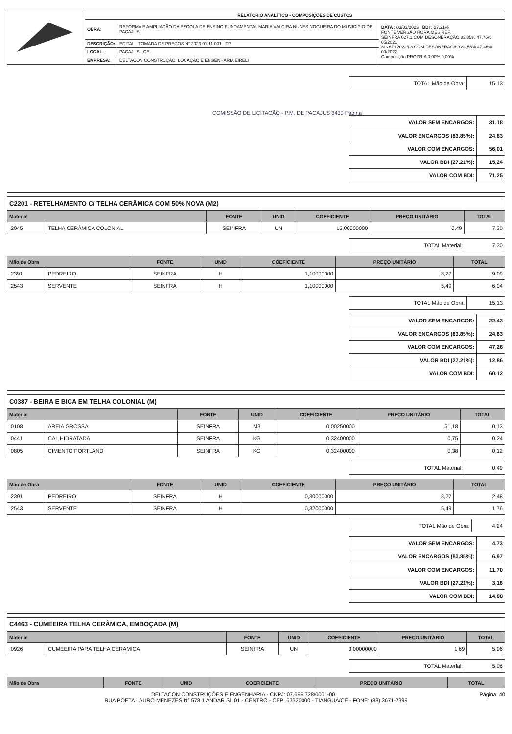| | RELATÓRIO ANALÍTICO - COMPOSIÇÕES DE CUSTOS | | |
| | OBRA: | REFORMA E AMPLIAÇÃO DA ESCOLA DE ENSINO FUNDAMENTAL MARIA VALCIRA NUNES NOGUEIRA DO MUNICÍPIO DE PACAJUS | DATA : 03/02/2023 BDI : 27,21% FONTE VERSÃO HORA MES REF. SEINFRA 027.1 COM DESONERAÇÃO 83,85% 47,76% 05/2021 SINAPI 2022/08 COM DESONERAÇÃO 83,55% 47,46% 09/2022 Composição PROPRIA 0,00% 0,00% |
| | DESCRIÇÃO: | EDITAL - TOMADA DE PREÇOS N° 2023.01.11.001 - TP | |
| | LOCAL: | PACAJUS - CE | |
| | EMPRESA: | DELTACON CONSTRUÇÃO, LOCAÇÃO E ENGENHARIA EIRELI | |
| TOTAL Mão de Obra: | 15,13 |
COMISSÃO DE LICITAÇÃO - P.M. DE PACAJUS 3430 Página
| VALOR SEM ENCARGOS: | 31,18 |
| VALOR ENCARGOS (83.85%): | 24,83 |
| VALOR COM ENCARGOS: | 56,01 |
| VALOR BDI (27.21%): | 15,24 |
| VALOR COM BDI: | 71,25 |
C2201 - RETELHAMENTO C/ TELHA CERÂMICA COM 50% NOVA (M2)
| Material | | FONTE | UNID | COEFICIENTE | PREÇO UNITÁRIO | TOTAL |
| --- | --- | --- | --- | --- | --- | --- |
| I2045 | TELHA CERÂMICA COLONIAL | SEINFRA | UN | 15,00000000 | 0,49 | 7,30 |
| TOTAL Material: | 7,30 |
| Mão de Obra | | FONTE | UNID | COEFICIENTE | PREÇO UNITÁRIO | TOTAL |
| --- | --- | --- | --- | --- | --- | --- |
| I2391 | PEDREIRO | SEINFRA | H | 1,10000000 | 8,27 | 9,09 |
| I2543 | SERVENTE | SEINFRA | H | 1,10000000 | 5,49 | 6,04 |
| TOTAL Mão de Obra: | 15,13 |
| VALOR SEM ENCARGOS: | 22,43 |
| VALOR ENCARGOS (83.85%): | 24,83 |
| VALOR COM ENCARGOS: | 47,26 |
| VALOR BDI (27.21%): | 12,86 |
| VALOR COM BDI: | 60,12 |
C0387 - BEIRA E BICA EM TELHA COLONIAL (M)
| Material | | FONTE | UNID | COEFICIENTE | PREÇO UNITÁRIO | TOTAL |
| --- | --- | --- | --- | --- | --- | --- |
| I0108 | AREIA GROSSA | SEINFRA | M3 | 0,00250000 | 51,18 | 0,13 |
| I0441 | CAL HIDRATADA | SEINFRA | KG | 0,32400000 | 0,75 | 0,24 |
| I0805 | CIMENTO PORTLAND | SEINFRA | KG | 0,32400000 | 0,38 | 0,12 |
| TOTAL Material: | 0,49 |
| Mão de Obra | | FONTE | UNID | COEFICIENTE | PREÇO UNITÁRIO | TOTAL |
| --- | --- | --- | --- | --- | --- | --- |
| I2391 | PEDREIRO | SEINFRA | H | 0,30000000 | 8,27 | 2,48 |
| I2543 | SERVENTE | SEINFRA | H | 0,32000000 | 5,49 | 1,76 |
| TOTAL Mão de Obra: | 4,24 |
| VALOR SEM ENCARGOS: | 4,73 |
| VALOR ENCARGOS (83.85%): | 6,97 |
| VALOR COM ENCARGOS: | 11,70 |
| VALOR BDI (27.21%): | 3,18 |
| VALOR COM BDI: | 14,88 |
C4463 - CUMEEIRA TELHA CERÂMICA, EMBOÇADA (M)
| Material | | FONTE | UNID | COEFICIENTE | PREÇO UNITÁRIO | TOTAL |
| --- | --- | --- | --- | --- | --- | --- |
| I0926 | CUMEEIRA PARA TELHA CERAMICA | SEINFRA | UN | 3,00000000 | 1,69 | 5,06 |
| TOTAL Material: | 5,06 |
| Mão de Obra | FONTE | UNID | COEFICIENTE | PREÇO UNITÁRIO | TOTAL |
| --- | --- | --- | --- | --- | --- |
Página: 40 DELTACON CONSTRUÇÕES E ENGENHARIA - CNPJ: 07.699.728/0001-00
RUA POETA LAURO MENEZES N° 578 1 ANDAR SL 01 - CENTRO - CEP: 62320000 - TIANGUÁ/CE - FONE: (88) 3671-2399